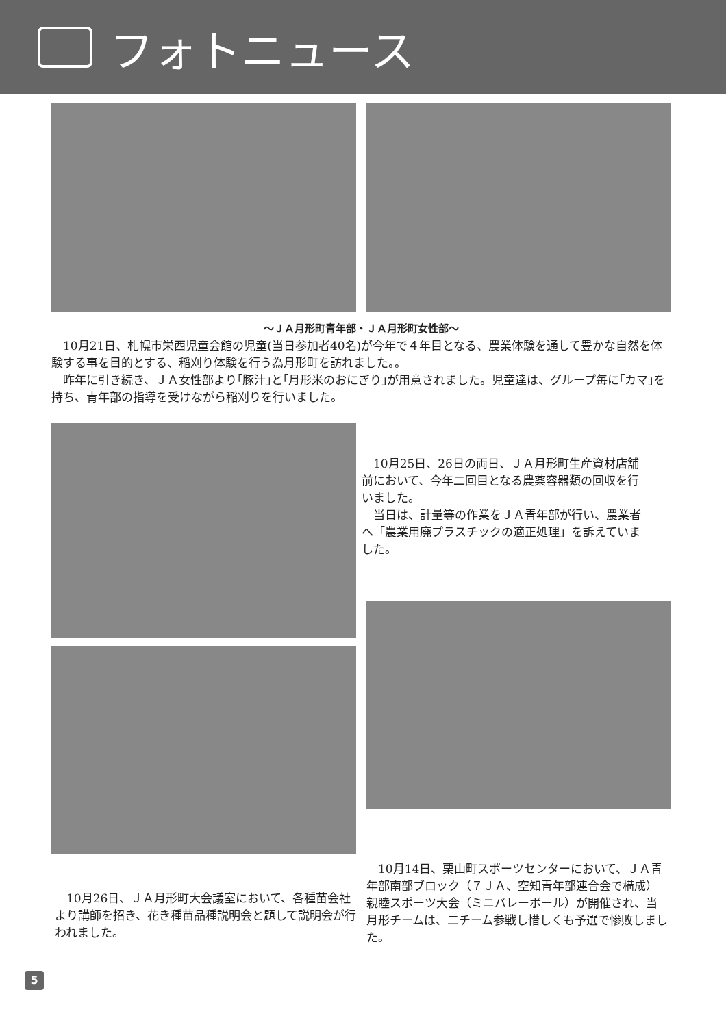フォトニュース
～ＪＡ月形町青年部・ＪＡ月形町女性部～
　10月21日、札幌市栄西児童会館の児童(当日参加者40名)が今年で４年目となる、農業体験を通して豊かな自然を体験する事を目的とする、稲刈り体験を行う為月形町を訪れました。。
　昨年に引き続き、ＪＡ女性部より｢豚汁｣と｢月形米のおにぎり｣が用意されました。児童達は、グループ毎に｢カマ｣を持ち、青年部の指導を受けながら稲刈りを行いました。
　10月25日、26日の両日、ＪＡ月形町生産資材店舗前において、今年二回目となる農薬容器類の回収を行いました。
　当日は、計量等の作業をＪＡ青年部が行い、農業者へ「農業用廃プラスチックの適正処理」を訴えていました。
　10月14日、栗山町スポーツセンターにおいて、ＪＡ青年部南部ブロック（７ＪＡ、空知青年部連合会で構成）親睦スポーツ大会（ミニバレーボール）が開催され、当月形チームは、二チーム参戦し惜しくも予選で惨敗しました。
　10月26日、ＪＡ月形町大会議室において、各種苗会社より講師を招き、花き種苗品種説明会と題して説明会が行われました。
5